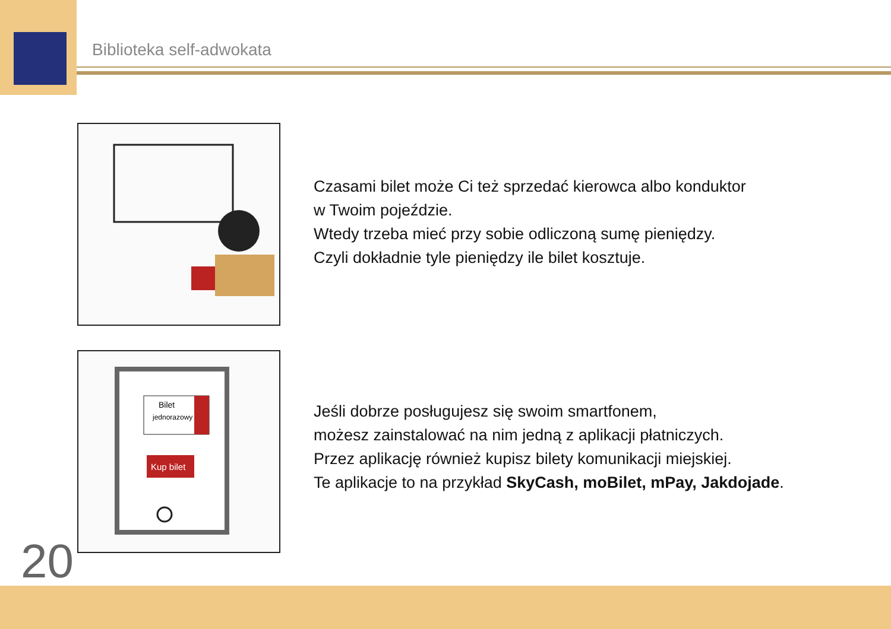Biblioteka self-adwokata
Czasami bilet może Ci też sprzedać kierowca albo konduktor
w Twoim pojeździe.
Wtedy trzeba mieć przy sobie odliczoną sumę pieniędzy.
Czyli dokładnie tyle pieniędzy ile bilet kosztuje.
Bilet
jednorazowy
Kup bilet
Jeśli dobrze posługujesz się swoim smartfonem,
możesz zainstalować na nim jedną z aplikacji płatniczych.
Przez aplikację również kupisz bilety komunikacji miejskiej.
Te aplikacje to na przykład SkyCash, moBilet, mPay, Jakdojade.
20